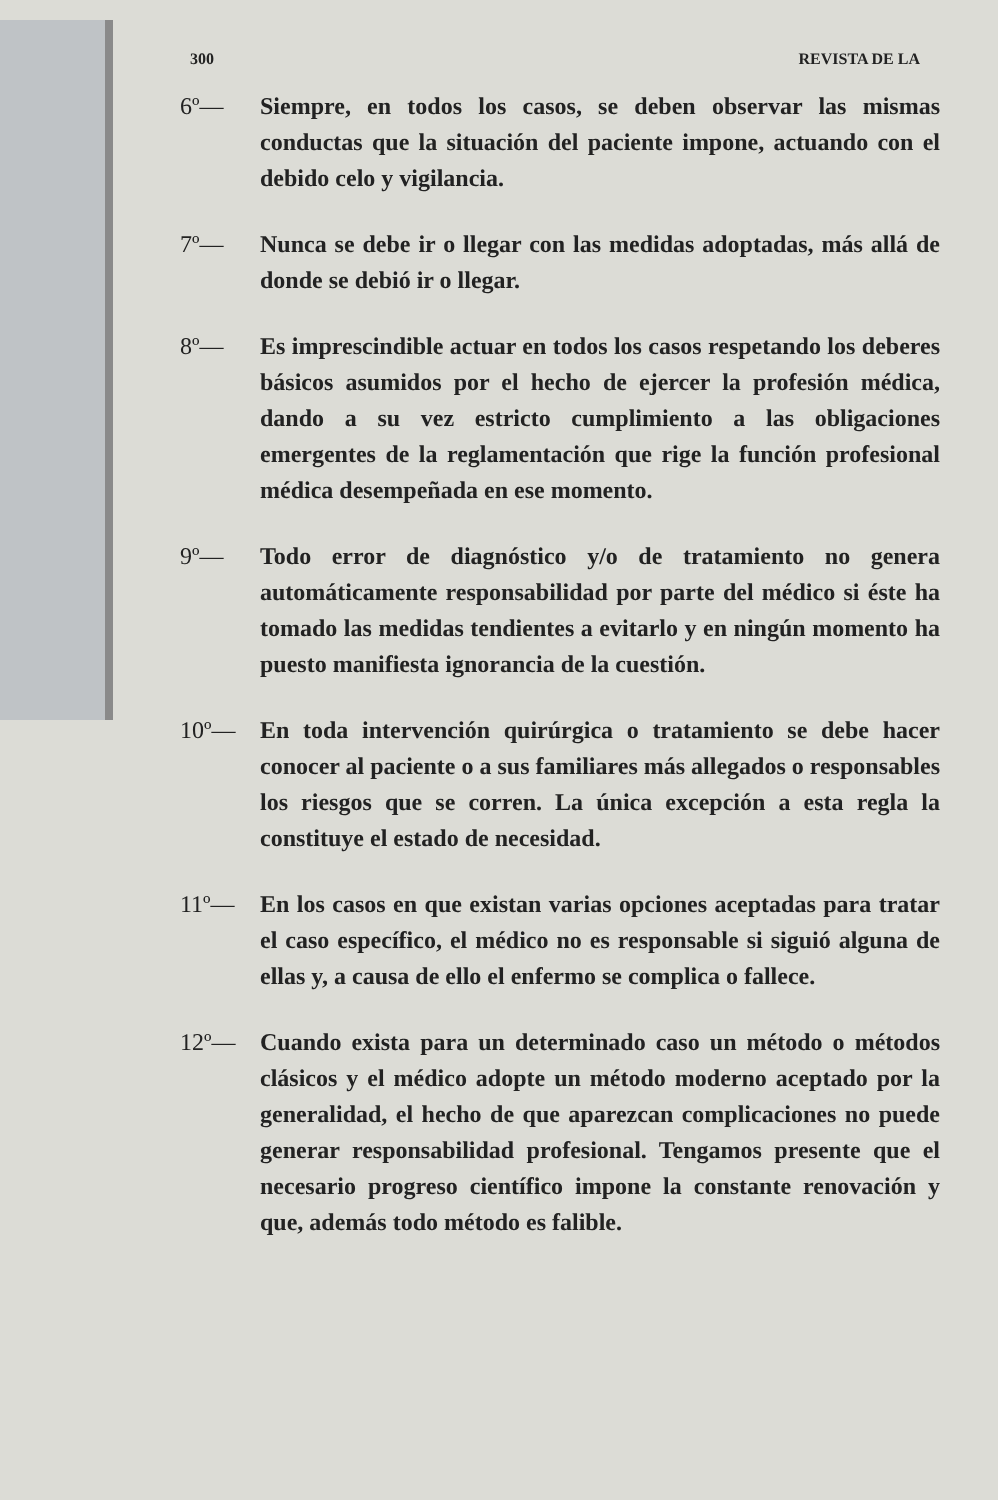300 REVISTA DE LA
6º— Siempre, en todos los casos, se deben observar las mismas conductas que la situación del paciente impone, actuando con el debido celo y vigilancia.
7º— Nunca se debe ir o llegar con las medidas adoptadas, más allá de donde se debió ir o llegar.
8º— Es imprescindible actuar en todos los casos respetando los deberes básicos asumidos por el hecho de ejercer la profesión médica, dando a su vez estricto cumplimiento a las obligaciones emergentes de la reglamentación que rige la función profesional médica desempeñada en ese momento.
9º— Todo error de diagnóstico y/o de tratamiento no genera automáticamente responsabilidad por parte del médico si éste ha tomado las medidas tendientes a evitarlo y en ningún momento ha puesto manifiesta ignorancia de la cuestión.
10º— En toda intervención quirúrgica o tratamiento se debe hacer conocer al paciente o a sus familiares más allegados o responsables los riesgos que se corren. La única excepción a esta regla la constituye el estado de necesidad.
11º— En los casos en que existan varias opciones aceptadas para tratar el caso específico, el médico no es responsable si siguió alguna de ellas y, a causa de ello el enfermo se complica o fallece.
12º— Cuando exista para un determinado caso un método o métodos clásicos y el médico adopte un método moderno aceptado por la generalidad, el hecho de que aparezcan complicaciones no puede generar responsabilidad profesional. Tengamos presente que el necesario progreso científico impone la constante renovación y que, además todo método es falible.